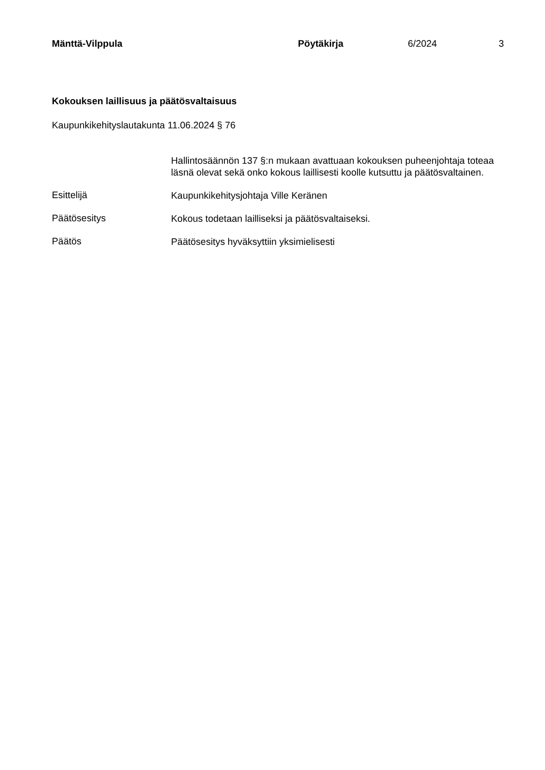Mänttä-Vilppula Pöytäkirja 6/2024 3
Kokouksen laillisuus ja päätösvaltaisuus
Kaupunkikehityslautakunta 11.06.2024 § 76
Hallintosäännön 137 §:n mukaan avattuaan kokouksen puheenjohtaja toteaa läsnä olevat sekä onko kokous laillisesti koolle kutsuttu ja päätösvaltainen.
Esittelijä
Kaupunkikehitysjohtaja Ville Keränen
Päätösesitys
Kokous todetaan lailliseksi ja päätösvaltaiseksi.
Päätös
Päätösesitys hyväksyttiin yksimielisesti